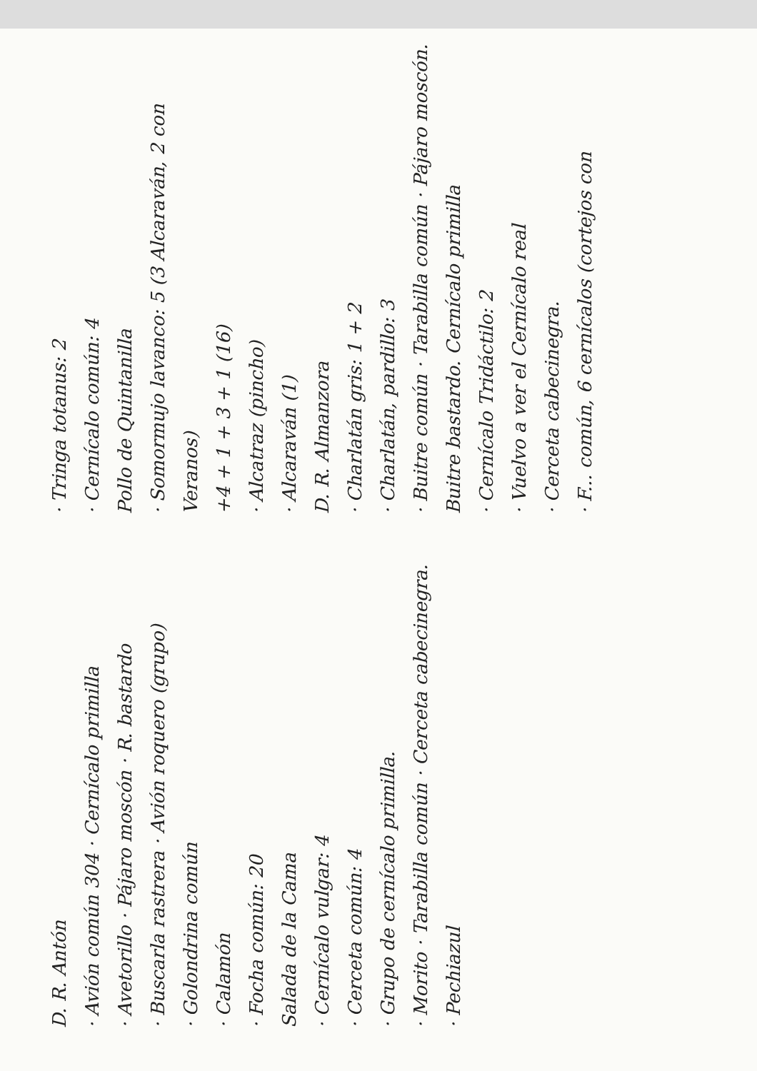D. R. Antón
· Avión común 304 · Cernícalo primilla
· Avetorillo · Pájaro moscón · R. bastardo
· Buscarla rastrera · Avión roquero (grupo)
· Golondrina común
· Calamón
· Focha común: 20
Salada de la Cama
· Cernícalo vulgar: 4
· Cerceta común: 4
· Grupo de cernícalo primilla.
· Morito · Tarabilla común · Cerceta cabecinegra.
· Pechiazul
· Tringa totanus: 2
· Cernícalo común: 4
Pollo de Quintanilla
· Somormujo lavanco: 5 (3 Alcaraván, 2 con Veranos)
+4 + 1 + 3 + 1 (16)
· Alcatraz (pincho)
· Alcaraván (1)
D. R. Almanzora
· Charlatán gris: 1 + 2
· Charlatán, pardillo: 3
· Buitre común · Tarabilla común · Pájaro moscón. Buitre bastardo. Cernícalo primilla
· Cernícalo Tridáctilo: 2
· Vuelvo a ver el Cernícalo real
· Cerceta cabecinegra.
· F... común, 6 cernícalos (cortejos con